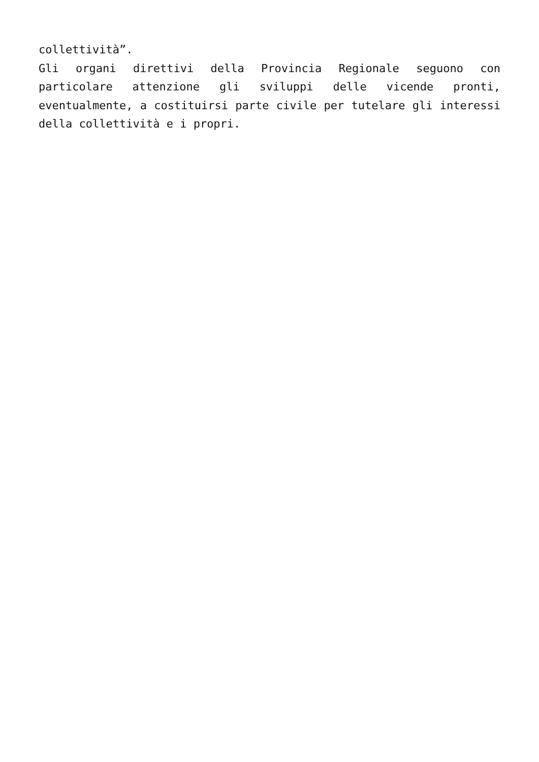collettività”.
Gli organi direttivi della Provincia Regionale seguono con particolare attenzione gli sviluppi delle vicende pronti, eventualmente, a costituirsi parte civile per tutelare gli interessi della collettività e i propri.